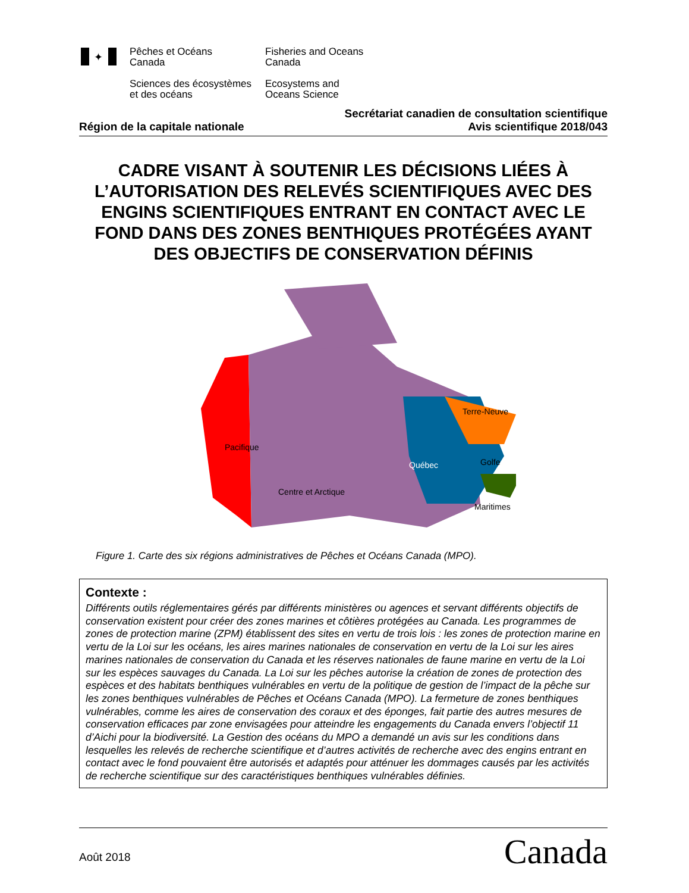✦
Pêches et Océans
Canada
Fisheries and Oceans
Canada
Sciences des écosystèmes
et des océans
Ecosystems and
Oceans Science
Région de la capitale nationale Secrétariat canadien de consultation scientifique
Avis scientifique 2018/043
CADRE VISANT À SOUTENIR LES DÉCISIONS LIÉES À L’AUTORISATION DES RELEVÉS SCIENTIFIQUES AVEC DES ENGINS SCIENTIFIQUES ENTRANT EN CONTACT AVEC LE FOND DANS DES ZONES BENTHIQUES PROTÉGÉES AYANT DES OBJECTIFS DE CONSERVATION DÉFINIS
Pacifique
Centre et Arctique
Québec
Terre-Neuve
Golfe
Maritimes
Figure 1. Carte des six régions administratives de Pêches et Océans Canada (MPO).
Contexte :
Différents outils réglementaires gérés par différents ministères ou agences et servant différents objectifs de conservation existent pour créer des zones marines et côtières protégées au Canada. Les programmes de zones de protection marine (ZPM) établissent des sites en vertu de trois lois : les zones de protection marine en vertu de la Loi sur les océans, les aires marines nationales de conservation en vertu de la Loi sur les aires marines nationales de conservation du Canada et les réserves nationales de faune marine en vertu de la Loi sur les espèces sauvages du Canada. La Loi sur les pêches autorise la création de zones de protection des espèces et des habitats benthiques vulnérables en vertu de la politique de gestion de l’impact de la pêche sur les zones benthiques vulnérables de Pêches et Océans Canada (MPO). La fermeture de zones benthiques vulnérables, comme les aires de conservation des coraux et des éponges, fait partie des autres mesures de conservation efficaces par zone envisagées pour atteindre les engagements du Canada envers l’objectif 11 d’Aichi pour la biodiversité. La Gestion des océans du MPO a demandé un avis sur les conditions dans lesquelles les relevés de recherche scientifique et d’autres activités de recherche avec des engins entrant en contact avec le fond pouvaient être autorisés et adaptés pour atténuer les dommages causés par les activités de recherche scientifique sur des caractéristiques benthiques vulnérables définies.
Août 2018 Canada